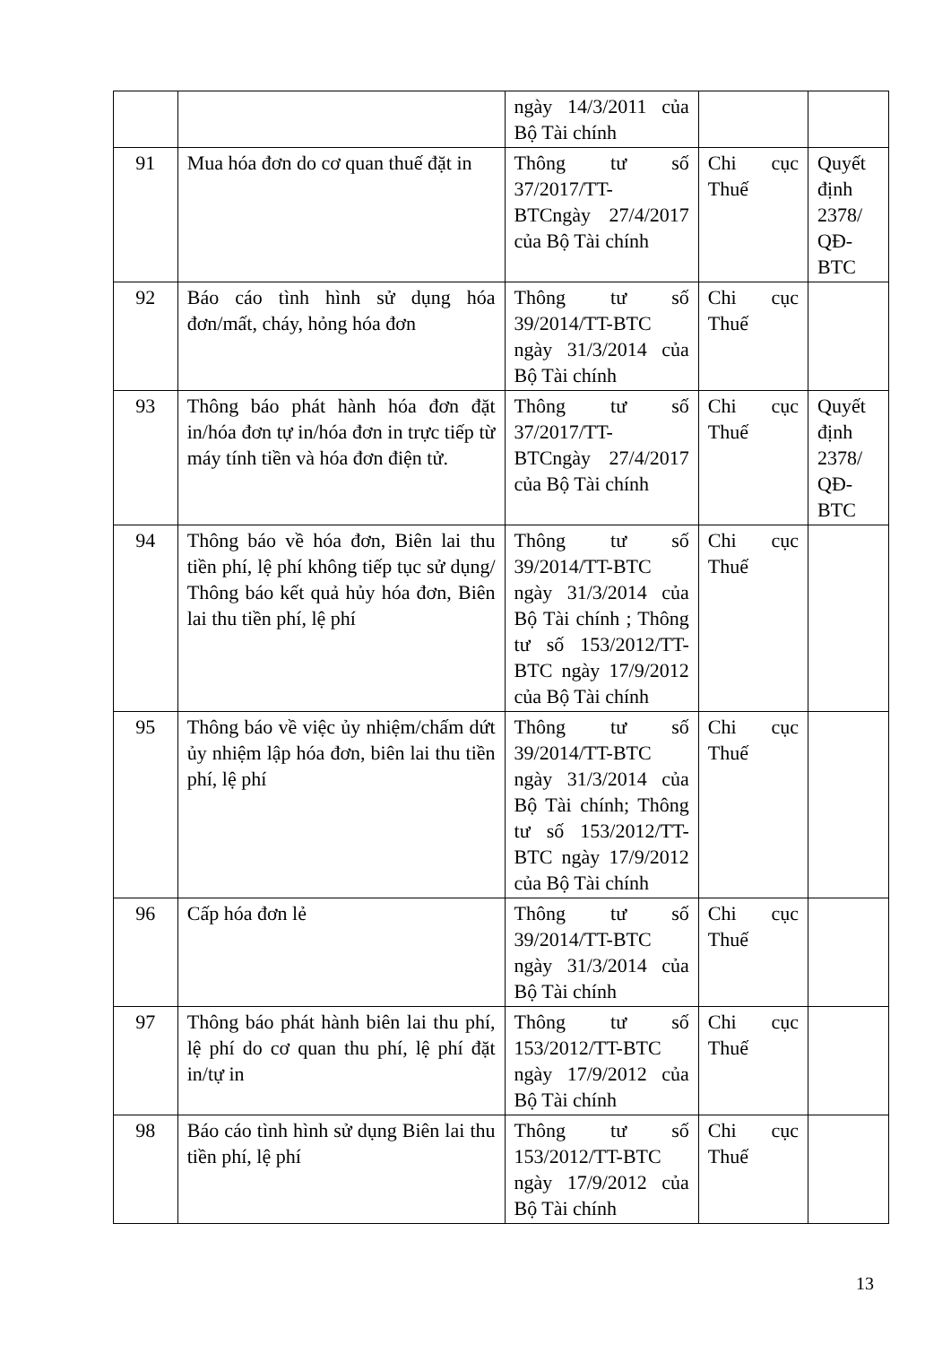| | | ngày 14/3/2011 của Bộ Tài chính | | |
| 91 | Mua hóa đơn do cơ quan thuế đặt in | Thông tư số 37/2017/TT-BTCngày 27/4/2017 của Bộ Tài chính | Chi cục Thuế | Quyết định 2378/ QĐ-BTC |
| 92 | Báo cáo tình hình sử dụng hóa đơn/mất, cháy, hỏng hóa đơn | Thông tư số 39/2014/TT-BTC ngày 31/3/2014 của Bộ Tài chính | Chi cục Thuế | |
| 93 | Thông báo phát hành hóa đơn đặt in/hóa đơn tự in/hóa đơn in trực tiếp từ máy tính tiền và hóa đơn điện tử. | Thông tư số 37/2017/TT-BTCngày 27/4/2017 của Bộ Tài chính | Chi cục Thuế | Quyết định 2378/ QĐ-BTC |
| 94 | Thông báo về hóa đơn, Biên lai thu tiền phí, lệ phí không tiếp tục sử dụng/ Thông báo kết quả hủy hóa đơn, Biên lai thu tiền phí, lệ phí | Thông tư số 39/2014/TT-BTC ngày 31/3/2014 của Bộ Tài chính ; Thông tư số 153/2012/TT-BTC ngày 17/9/2012 của Bộ Tài chính | Chi cục Thuế | |
| 95 | Thông báo về việc ủy nhiệm/chấm dứt ủy nhiệm lập hóa đơn, biên lai thu tiền phí, lệ phí | Thông tư số 39/2014/TT-BTC ngày 31/3/2014 của Bộ Tài chính; Thông tư số 153/2012/TT-BTC ngày 17/9/2012 của Bộ Tài chính | Chi cục Thuế | |
| 96 | Cấp hóa đơn lẻ | Thông tư số 39/2014/TT-BTC ngày 31/3/2014 của Bộ Tài chính | Chi cục Thuế | |
| 97 | Thông báo phát hành biên lai thu phí, lệ phí do cơ quan thu phí, lệ phí đặt in/tự in | Thông tư số 153/2012/TT-BTC ngày 17/9/2012 của Bộ Tài chính | Chi cục Thuế | |
| 98 | Báo cáo tình hình sử dụng Biên lai thu tiền phí, lệ phí | Thông tư số 153/2012/TT-BTC ngày 17/9/2012 của Bộ Tài chính | Chi cục Thuế | |
13